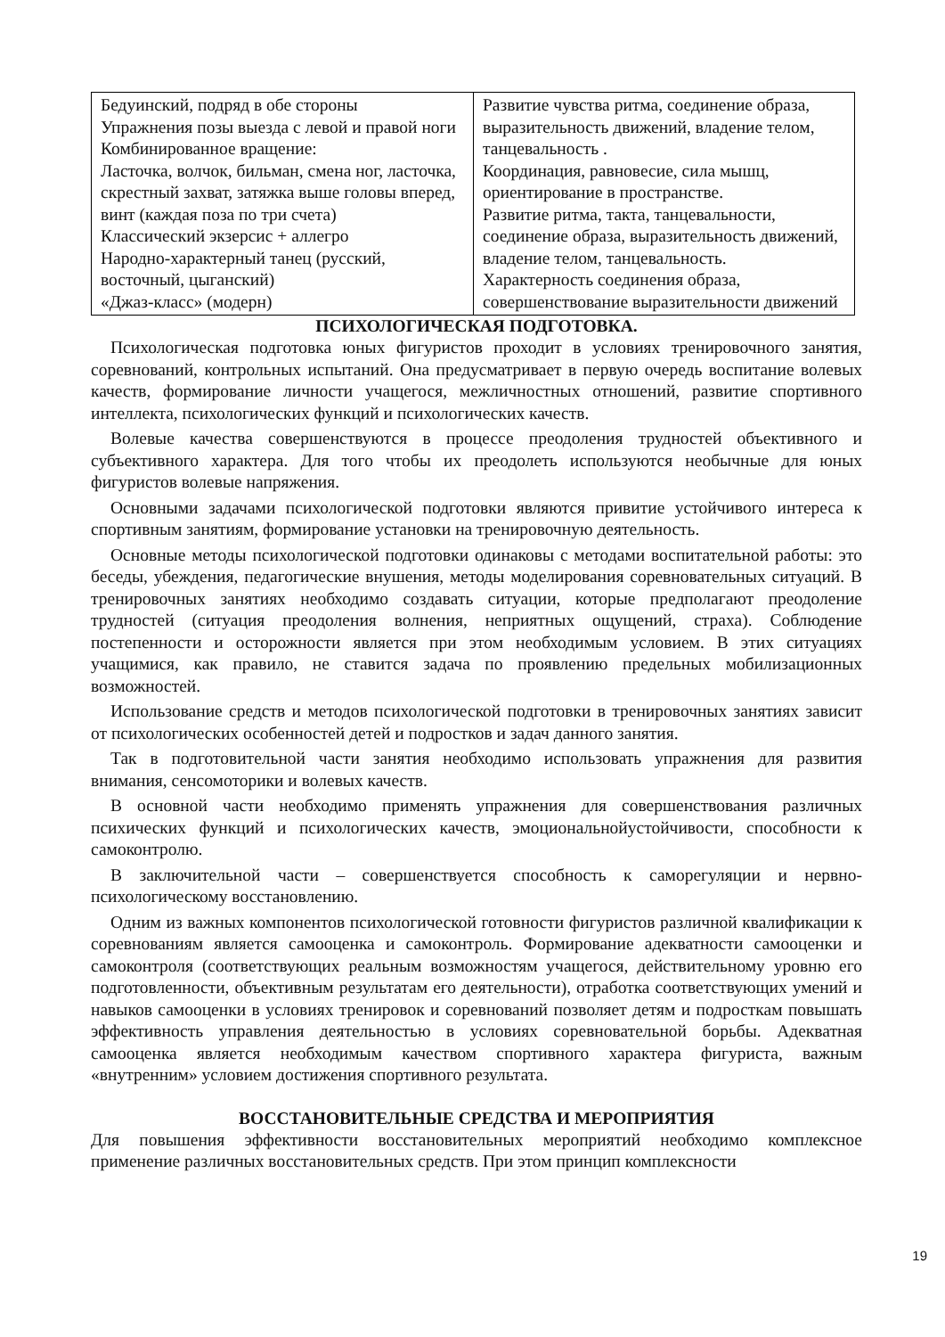| Бедуинский, подряд в обе стороны Упражнения позы выезда с левой и правой ноги Комбинированное вращение: Ласточка, волчок, бильман, смена ног, ласточка, скрестный захват, затяжка выше головы вперед, винт (каждая поза по три счета) Классический экзерсис + аллегро Народно-характерный танец (русский, восточный, цыганский) «Джаз-класс» (модерн) | Развитие чувства ритма, соединение образа, выразительность движений, владение телом, танцевальность . Координация, равновесие, сила мышц, ориентирование в пространстве. Развитие ритма, такта, танцевальности, соединение образа, выразительность движений, владение телом, танцевальность. Характерность соединения образа, совершенствование выразительности движений |
ПСИХОЛОГИЧЕСКАЯ ПОДГОТОВКА.
Психологическая подготовка юных фигуристов проходит в условиях тренировочного занятия, соревнований, контрольных испытаний. Она предусматривает в первую очередь воспитание волевых качеств, формирование личности учащегося, межличностных отношений, развитие спортивного интеллекта, психологических функций и психологических качеств.
Волевые качества совершенствуются в процессе преодоления трудностей объективного и субъективного характера. Для того чтобы их преодолеть используются необычные для юных фигуристов волевые напряжения.
Основными задачами психологической подготовки являются привитие устойчивого интереса к спортивным занятиям, формирование установки на тренировочную деятельность.
Основные методы психологической подготовки одинаковы с методами воспитательной работы: это беседы, убеждения, педагогические внушения, методы моделирования соревновательных ситуаций. В тренировочных занятиях необходимо создавать ситуации, которые предполагают преодоление трудностей (ситуация преодоления волнения, неприятных ощущений, страха). Соблюдение постепенности и осторожности является при этом необходимым условием. В этих ситуациях учащимися, как правило, не ставится задача по проявлению предельных мобилизационных возможностей.
Использование средств и методов психологической подготовки в тренировочных занятиях зависит от психологических особенностей детей и подростков и задач данного занятия.
Так в подготовительной части занятия необходимо использовать упражнения для развития внимания, сенсомоторики и волевых качеств.
В основной части необходимо применять упражнения для совершенствования различных психических функций и психологических качеств, эмоциональнойустойчивости, способности к самоконтролю.
В заключительной части – совершенствуется способность к саморегуляции и нервно-психологическому восстановлению.
Одним из важных компонентов психологической готовности фигуристов различной квалификации к соревнованиям является самооценка и самоконтроль. Формирование адекватности самооценки и самоконтроля (соответствующих реальным возможностям учащегося, действительному уровню его подготовленности, объективным результатам его деятельности), отработка соответствующих умений и навыков самооценки в условиях тренировок и соревнований позволяет детям и подросткам повышать эффективность управления деятельностью в условиях соревновательной борьбы. Адекватная самооценка является необходимым качеством спортивного характера фигуриста, важным «внутренним» условием достижения спортивного результата.
ВОССТАНОВИТЕЛЬНЫЕ СРЕДСТВА И МЕРОПРИЯТИЯ
Для повышения эффективности восстановительных мероприятий необходимо комплексное применение различных восстановительных средств. При этом принцип комплексности
19